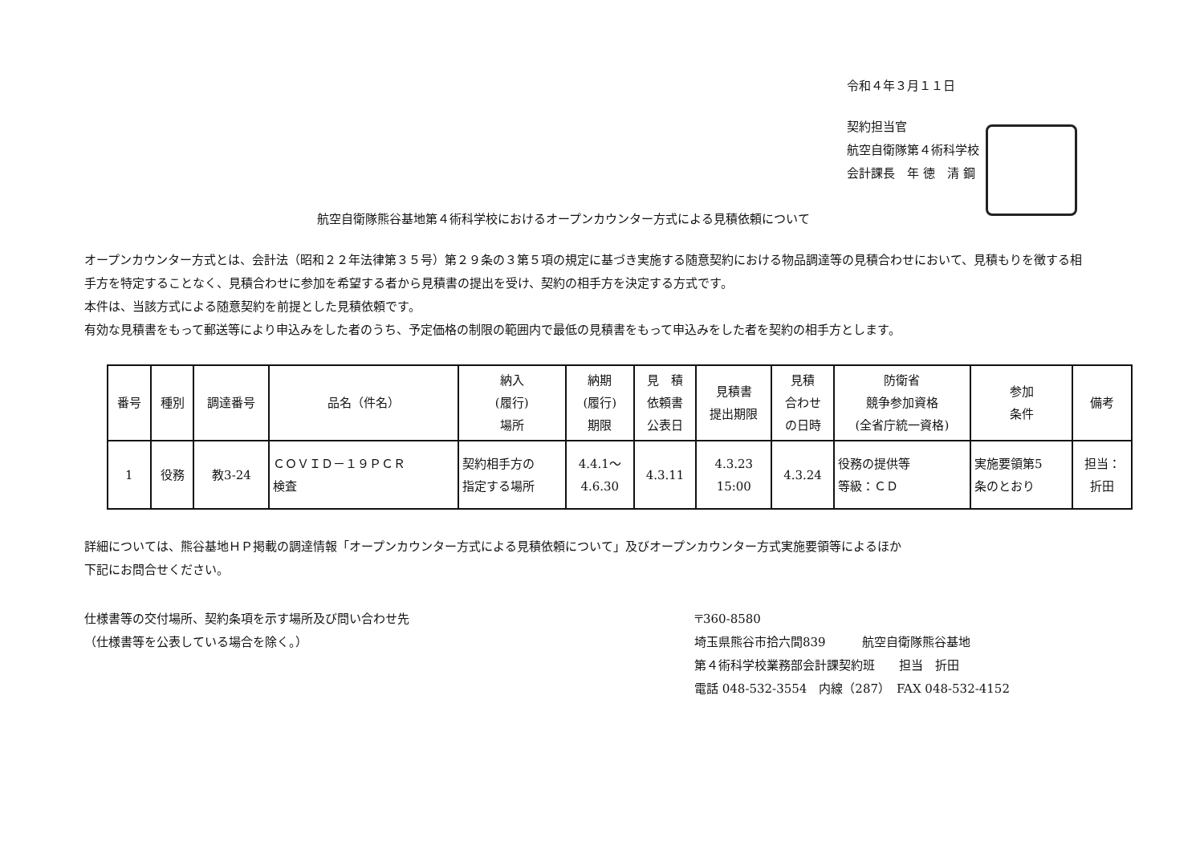令和４年３月１１日
契約担当官
航空自衛隊第４術科学校
会計課長　年 徳　清 鋼
航空自衛隊熊谷基地第４術科学校におけるオープンカウンター方式による見積依頼について
オープンカウンター方式とは、会計法（昭和２２年法律第３５号）第２９条の３第５項の規定に基づき実施する随意契約における物品調達等の見積合わせにおいて、見積もりを徴する相手方を特定することなく、見積合わせに参加を希望する者から見積書の提出を受け、契約の相手方を決定する方式です。
本件は、当該方式による随意契約を前提とした見積依頼です。
有効な見積書をもって郵送等により申込みをした者のうち、予定価格の制限の範囲内で最低の見積書をもって申込みをした者を契約の相手方とします。
| 番号 | 種別 | 調達番号 | 品名（件名） | 納入 (履行) 場所 | 納期 (履行) 期限 | 見 積 依頼書 公表日 | 見積書 提出期限 | 見積 合わせ の日時 | 防衛省 競争参加資格 (全省庁統一資格) | 参加 条件 | 備考 |
| --- | --- | --- | --- | --- | --- | --- | --- | --- | --- | --- | --- |
| 1 | 役務 | 教3-24 | ＣＯＶＩＤ－１９ＰＣＲ 検査 | 契約相手方の 指定する場所 | 4.4.1～ 4.6.30 | 4.3.11 | 4.3.23 15:00 | 4.3.24 | 役務の提供等 等級：ＣＤ | 実施要領第5 条のとおり | 担当： 折田 |
詳細については、熊谷基地ＨＰ掲載の調達情報「オープンカウンター方式による見積依頼について」及びオープンカウンター方式実施要領等によるほか
下記にお問合せください。
仕様書等の交付場所、契約条項を示す場所及び問い合わせ先
（仕様書等を公表している場合を除く。）
〒360-8580
埼玉県熊谷市拾六間839　　　航空自衛隊熊谷基地
第４術科学校業務部会計課契約班　　担当　折田
電話 048-532-3554　内線（287）　FAX 048-532-4152